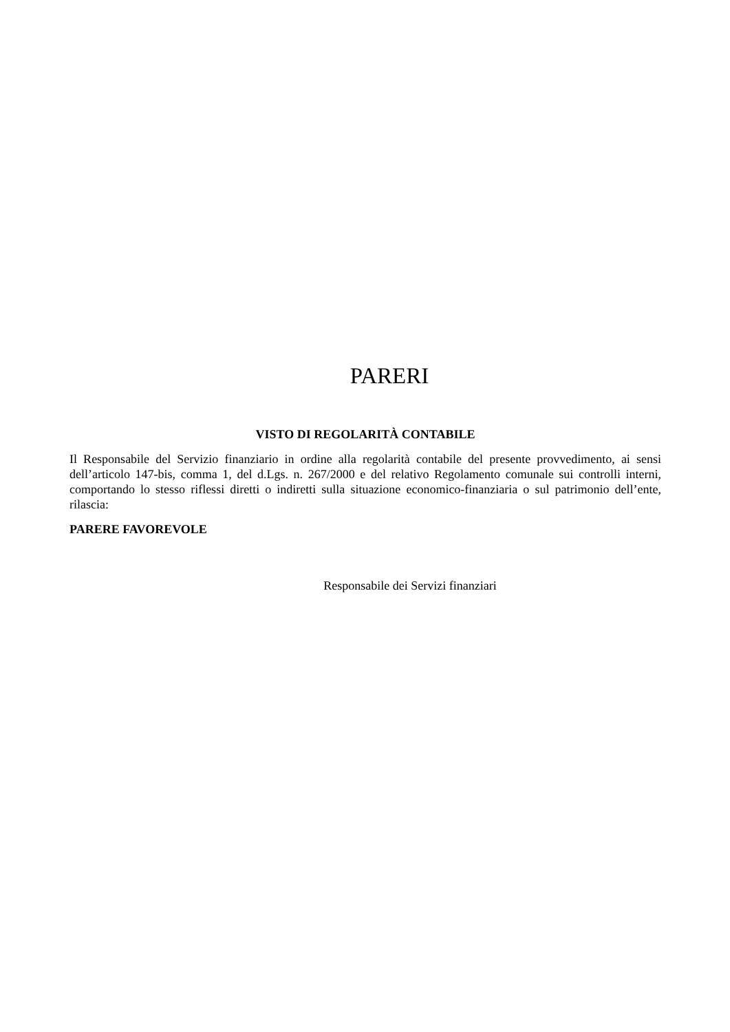PARERI
VISTO DI REGOLARITÀ CONTABILE
Il Responsabile del Servizio finanziario in ordine alla regolarità contabile del presente provvedimento, ai sensi dell’articolo 147-bis, comma 1, del d.Lgs. n. 267/2000 e del relativo Regolamento comunale sui controlli interni, comportando lo stesso riflessi diretti o indiretti sulla situazione economico-finanziaria o sul patrimonio dell’ente, rilascia:
PARERE FAVOREVOLE
Responsabile dei Servizi finanziari